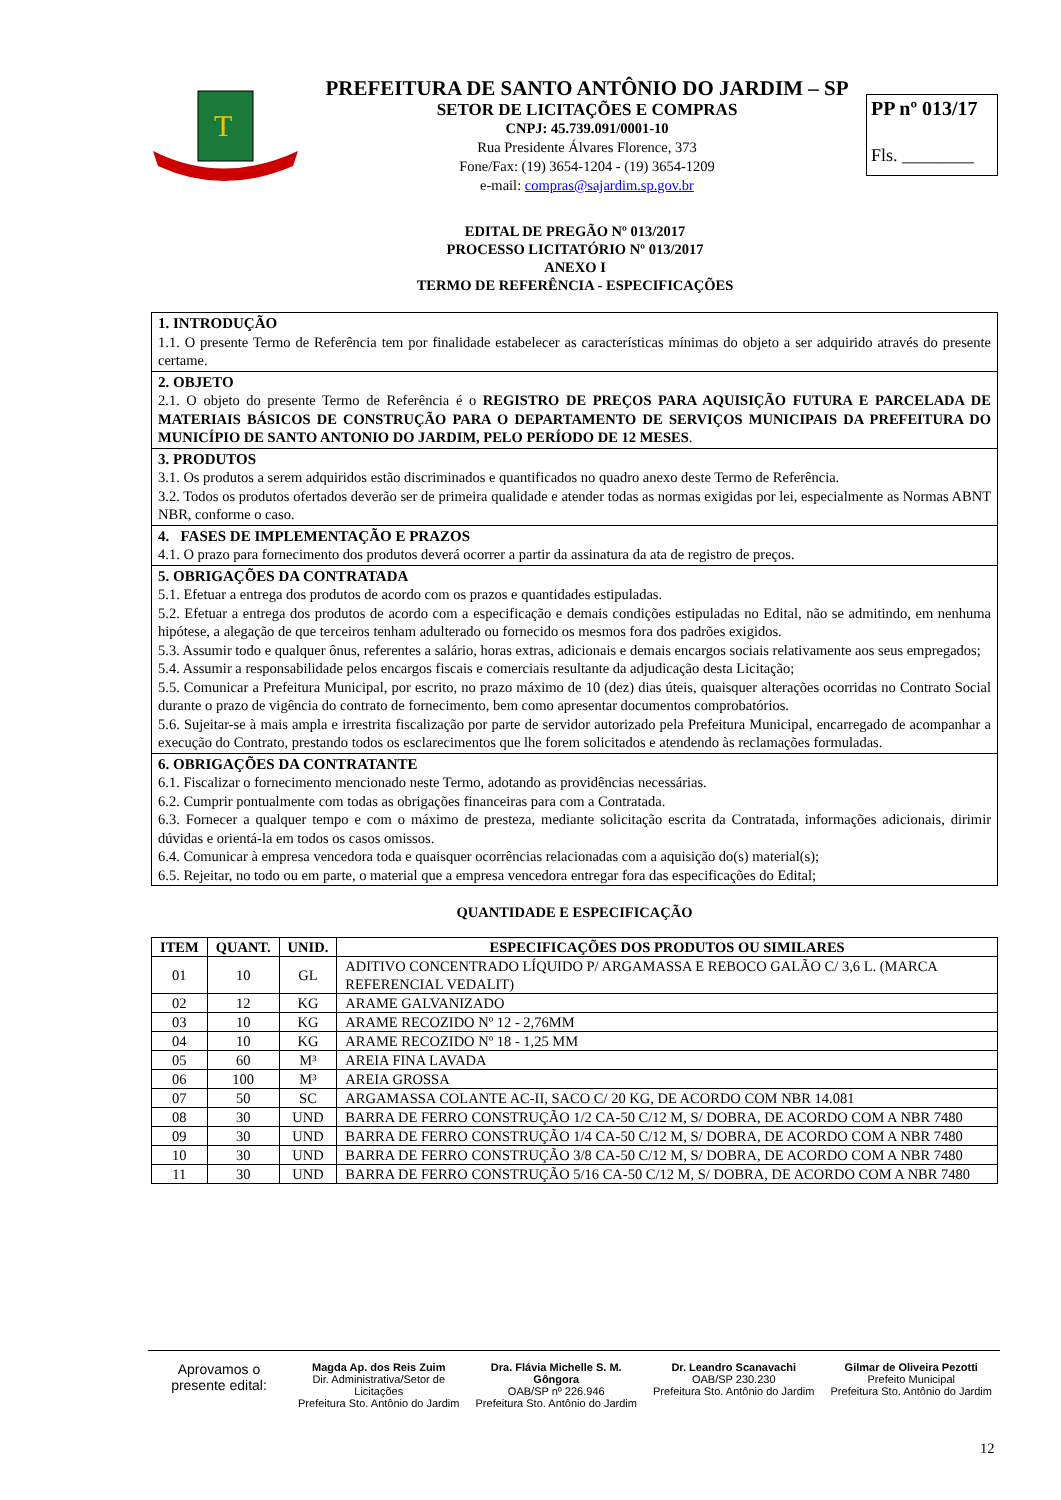T
PREFEITURA DE SANTO ANTÔNIO DO JARDIM – SP
SETOR DE LICITAÇÕES E COMPRAS
CNPJ: 45.739.091/0001-10
Rua Presidente Álvares Florence, 373
Fone/Fax: (19) 3654-1204 - (19) 3654-1209
e-mail: compras@sajardim.sp.gov.br
PP nº 013/17
Fls. ________
EDITAL DE PREGÃO Nº 013/2017
PROCESSO LICITATÓRIO Nº 013/2017
ANEXO I
TERMO DE REFERÊNCIA - ESPECIFICAÇÕES
1. INTRODUÇÃO
1.1. O presente Termo de Referência tem por finalidade estabelecer as características mínimas do objeto a ser adquirido através do presente certame.
2. OBJETO
2.1. O objeto do presente Termo de Referência é o REGISTRO DE PREÇOS PARA AQUISIÇÃO FUTURA E PARCELADA DE MATERIAIS BÁSICOS DE CONSTRUÇÃO PARA O DEPARTAMENTO DE SERVIÇOS MUNICIPAIS DA PREFEITURA DO MUNICÍPIO DE SANTO ANTONIO DO JARDIM, PELO PERÍODO DE 12 MESES.
3. PRODUTOS
3.1. Os produtos a serem adquiridos estão discriminados e quantificados no quadro anexo deste Termo de Referência.
3.2. Todos os produtos ofertados deverão ser de primeira qualidade e atender todas as normas exigidas por lei, especialmente as Normas ABNT NBR, conforme o caso.
4. FASES DE IMPLEMENTAÇÃO E PRAZOS
4.1. O prazo para fornecimento dos produtos deverá ocorrer a partir da assinatura da ata de registro de preços.
5. OBRIGAÇÕES DA CONTRATADA
5.1. Efetuar a entrega dos produtos de acordo com os prazos e quantidades estipuladas.
5.2. Efetuar a entrega dos produtos de acordo com a especificação e demais condições estipuladas no Edital, não se admitindo, em nenhuma hipótese, a alegação de que terceiros tenham adulterado ou fornecido os mesmos fora dos padrões exigidos.
5.3. Assumir todo e qualquer ônus, referentes a salário, horas extras, adicionais e demais encargos sociais relativamente aos seus empregados;
5.4. Assumir a responsabilidade pelos encargos fiscais e comerciais resultante da adjudicação desta Licitação;
5.5. Comunicar a Prefeitura Municipal, por escrito, no prazo máximo de 10 (dez) dias úteis, quaisquer alterações ocorridas no Contrato Social durante o prazo de vigência do contrato de fornecimento, bem como apresentar documentos comprobatórios.
5.6. Sujeitar-se à mais ampla e irrestrita fiscalização por parte de servidor autorizado pela Prefeitura Municipal, encarregado de acompanhar a execução do Contrato, prestando todos os esclarecimentos que lhe forem solicitados e atendendo às reclamações formuladas.
6. OBRIGAÇÕES DA CONTRATANTE
6.1. Fiscalizar o fornecimento mencionado neste Termo, adotando as providências necessárias.
6.2. Cumprir pontualmente com todas as obrigações financeiras para com a Contratada.
6.3. Fornecer a qualquer tempo e com o máximo de presteza, mediante solicitação escrita da Contratada, informações adicionais, dirimir dúvidas e orientá-la em todos os casos omissos.
6.4. Comunicar à empresa vencedora toda e quaisquer ocorrências relacionadas com a aquisição do(s) material(s);
6.5. Rejeitar, no todo ou em parte, o material que a empresa vencedora entregar fora das especificações do Edital;
QUANTIDADE E ESPECIFICAÇÃO
| ITEM | QUANT. | UNID. | ESPECIFICAÇÕES DOS PRODUTOS OU SIMILARES |
| --- | --- | --- | --- |
| 01 | 10 | GL | ADITIVO CONCENTRADO LÍQUIDO P/ ARGAMASSA E REBOCO GALÃO C/ 3,6 L. (MARCA REFERENCIAL VEDALIT) |
| 02 | 12 | KG | ARAME GALVANIZADO |
| 03 | 10 | KG | ARAME RECOZIDO Nº 12 - 2,76MM |
| 04 | 10 | KG | ARAME RECOZIDO Nº 18 - 1,25 MM |
| 05 | 60 | M³ | AREIA FINA LAVADA |
| 06 | 100 | M³ | AREIA GROSSA |
| 07 | 50 | SC | ARGAMASSA COLANTE AC-II, SACO C/ 20 KG, DE ACORDO COM NBR 14.081 |
| 08 | 30 | UND | BARRA DE FERRO CONSTRUÇÃO 1/2 CA-50 C/12 M, S/ DOBRA, DE ACORDO COM A NBR 7480 |
| 09 | 30 | UND | BARRA DE FERRO CONSTRUÇÃO 1/4 CA-50 C/12 M, S/ DOBRA, DE ACORDO COM A NBR 7480 |
| 10 | 30 | UND | BARRA DE FERRO CONSTRUÇÃO 3/8 CA-50 C/12 M, S/ DOBRA, DE ACORDO COM A NBR 7480 |
| 11 | 30 | UND | BARRA DE FERRO CONSTRUÇÃO 5/16 CA-50 C/12 M, S/ DOBRA, DE ACORDO COM A NBR 7480 |
Aprovamos o
presente edital:
Magda Ap. dos Reis Zuim
Dir. Administrativa/Setor de Licitações
Prefeitura Sto. Antônio do Jardim
Dra. Flávia Michelle S. M. Gôngora
OAB/SP nº 226.946
Prefeitura Sto. Antônio do Jardim
Dr. Leandro Scanavachi
OAB/SP 230.230
Prefeitura Sto. Antônio do Jardim
Gilmar de Oliveira Pezotti
Prefeito Municipal
Prefeitura Sto. Antônio do Jardim
12